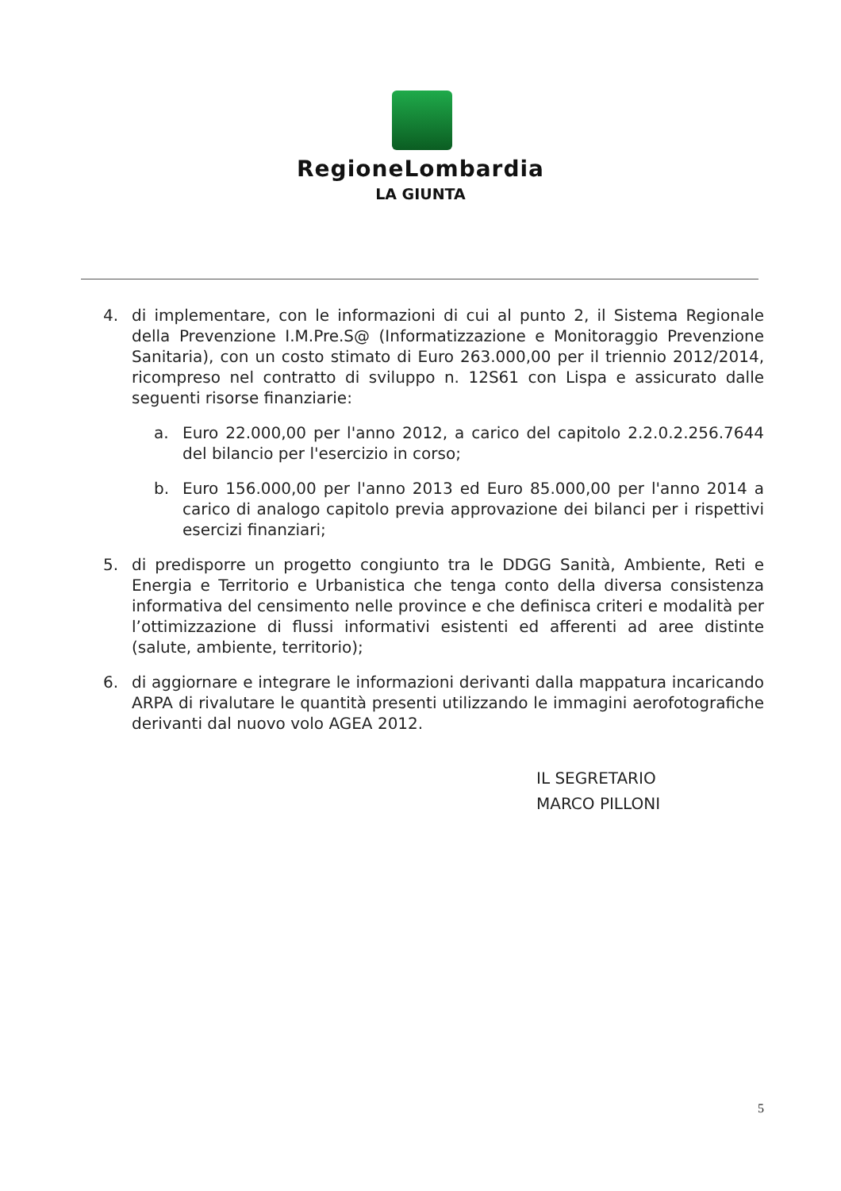RegioneLombardia
LA GIUNTA
4. di implementare, con le informazioni di cui al punto 2, il Sistema Regionale della Prevenzione I.M.Pre.S@ (Informatizzazione e Monitoraggio Prevenzione Sanitaria), con un costo stimato di Euro 263.000,00 per il triennio 2012/2014, ricompreso nel contratto di sviluppo n. 12S61 con Lispa e assicurato dalle seguenti risorse finanziarie:
a. Euro 22.000,00 per l'anno 2012, a carico del capitolo 2.2.0.2.256.7644 del bilancio per l'esercizio in corso;
b. Euro 156.000,00 per l'anno 2013 ed Euro 85.000,00 per l'anno 2014 a carico di analogo capitolo previa approvazione dei bilanci per i rispettivi esercizi finanziari;
5. di predisporre un progetto congiunto tra le DDGG Sanità, Ambiente, Reti e Energia e Territorio e Urbanistica che tenga conto della diversa consistenza informativa del censimento nelle province e che definisca criteri e modalità per l’ottimizzazione di flussi informativi esistenti ed afferenti ad aree distinte (salute, ambiente, territorio);
6. di aggiornare e integrare le informazioni derivanti dalla mappatura incaricando ARPA di rivalutare le quantità presenti utilizzando le immagini aerofotografiche derivanti dal nuovo volo AGEA 2012.
IL SEGRETARIO
MARCO PILLONI
5